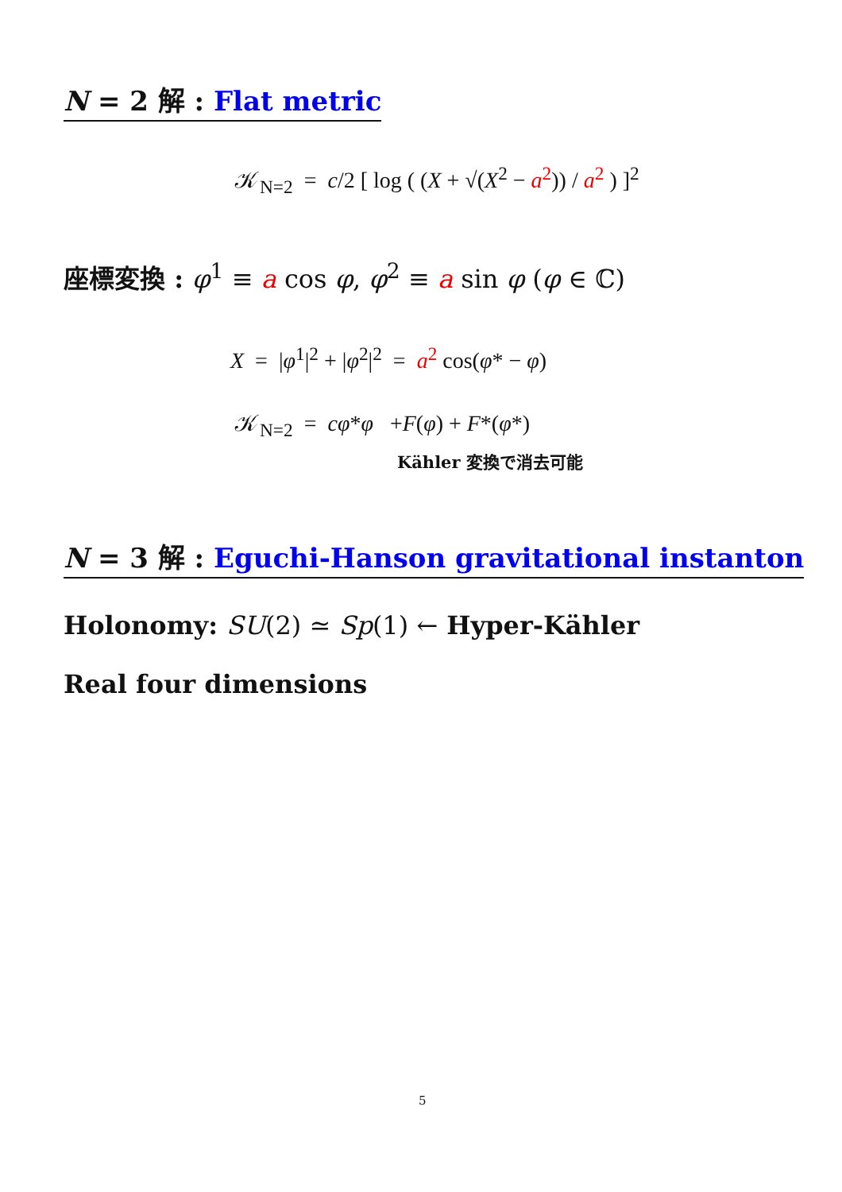N = 2 解 : Flat metric
𝒦<sub>N=2</sub> = c/2 [ log ( (X + √(X<sup>2</sup> − a<sup>2</sup>)) / a<sup>2</sup> ) ]<sup>2</sup>
座標変換 : φ<sup>1</sup> ≡ a cos φ, φ<sup>2</sup> ≡ a sin φ (φ ∈ ℂ)
X = |φ<sup>1</sup>|<sup>2</sup> + |φ<sup>2</sup>|<sup>2</sup> = a<sup>2</sup> cos(φ* − φ)
𝒦<sub>N=2</sub> = cφ*φ +F(φ) + F*(φ*)
Kähler 変換で消去可能
N = 3 解 : Eguchi-Hanson gravitational instanton
Holonomy: SU(2) ≃ Sp(1) ← Hyper-Kähler
Real four dimensions
5